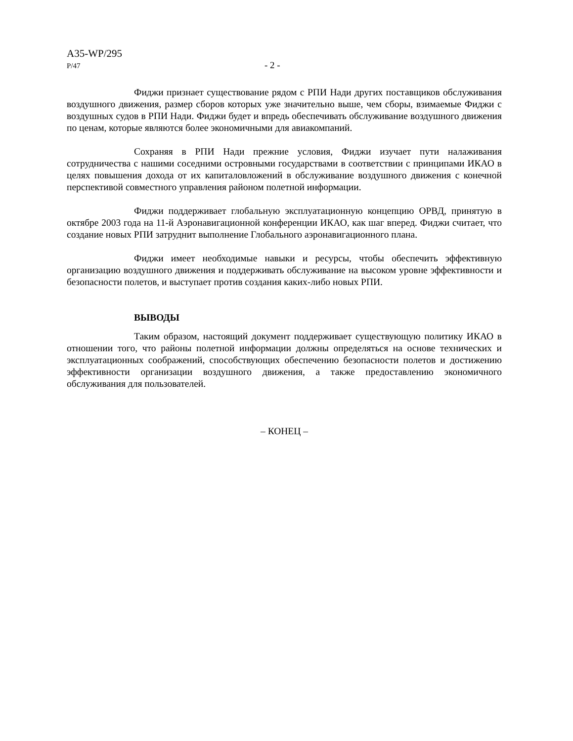A35-WP/295
P/47 - 2 -
Фиджи признает существование рядом с РПИ Нади других поставщиков обслуживания воздушного движения, размер сборов которых уже значительно выше, чем сборы, взимаемые Фиджи с воздушных судов в РПИ Нади. Фиджи будет и впредь обеспечивать обслуживание воздушного движения по ценам, которые являются более экономичными для авиакомпаний.
Сохраняя в РПИ Нади прежние условия, Фиджи изучает пути налаживания сотрудничества с нашими соседними островными государствами в соответствии с принципами ИКАО в целях повышения дохода от их капиталовложений в обслуживание воздушного движения с конечной перспективой совместного управления районом полетной информации.
Фиджи поддерживает глобальную эксплуатационную концепцию ОРВД, принятую в октябре 2003 года на 11-й Аэронавигационной конференции ИКАО, как шаг вперед. Фиджи считает, что создание новых РПИ затруднит выполнение Глобального аэронавигационного плана.
Фиджи имеет необходимые навыки и ресурсы, чтобы обеспечить эффективную организацию воздушного движения и поддерживать обслуживание на высоком уровне эффективности и безопасности полетов, и выступает против создания каких-либо новых РПИ.
ВЫВОДЫ
Таким образом, настоящий документ поддерживает существующую политику ИКАО в отношении того, что районы полетной информации должны определяться на основе технических и эксплуатационных соображений, способствующих обеспечению безопасности полетов и достижению эффективности организации воздушного движения, а также предоставлению экономичного обслуживания для пользователей.
– КОНЕЦ –